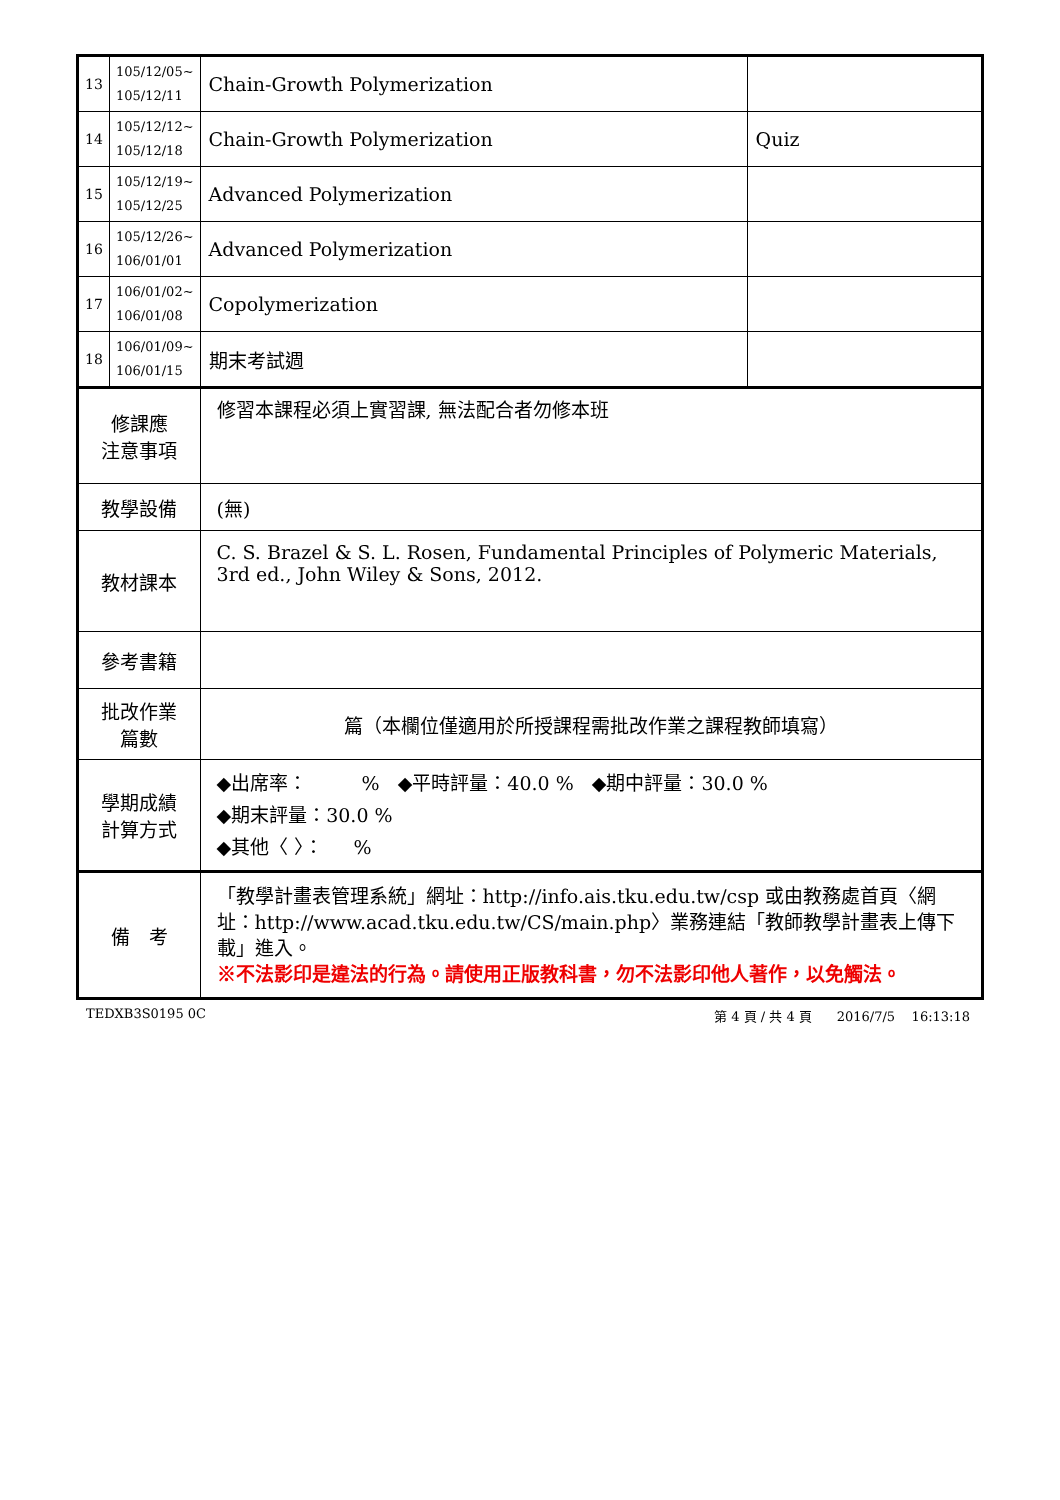| 13 | 105/12/05~ 105/12/11 | Chain-Growth Polymerization | |
| 14 | 105/12/12~ 105/12/18 | Chain-Growth Polymerization | Quiz |
| 15 | 105/12/19~ 105/12/25 | Advanced Polymerization | |
| 16 | 105/12/26~ 106/01/01 | Advanced Polymerization | |
| 17 | 106/01/02~ 106/01/08 | Copolymerization | |
| 18 | 106/01/09~ 106/01/15 | 期末考試週 | |
| 修課應 注意事項 | | 修習本課程必須上實習課, 無法配合者勿修本班 | |
| 教學設備 | | (無) | |
| 教材課本 | | C. S. Brazel & S. L. Rosen, Fundamental Principles of Polymeric Materials, 3rd ed., John Wiley & Sons, 2012. | |
| 參考書籍 | | | |
| 批改作業 篇數 | | 篇（本欄位僅適用於所授課程需批改作業之課程教師填寫） | |
| 學期成績 計算方式 | | ◆出席率： % ◆平時評量：40.0 % ◆期中評量：30.0 % ◆期末評量：30.0 % ◆其他〈 〉： % | |
| 備 考 | | 「教學計畫表管理系統」網址： http://info.ais.tku.edu.tw/csp 或由教務處首頁〈網址： http://www.acad.tku.edu.tw/CS/main.php 〉業務連結「教師教學計畫表上傳下載」進入。 ※不法影印是違法的行為。請使用正版教科書，勿不法影印他人著作，以免觸法。 | |
TEDXB3S0195 0C 第 4 頁 / 共 4 頁 2016/7/5 16:13:18